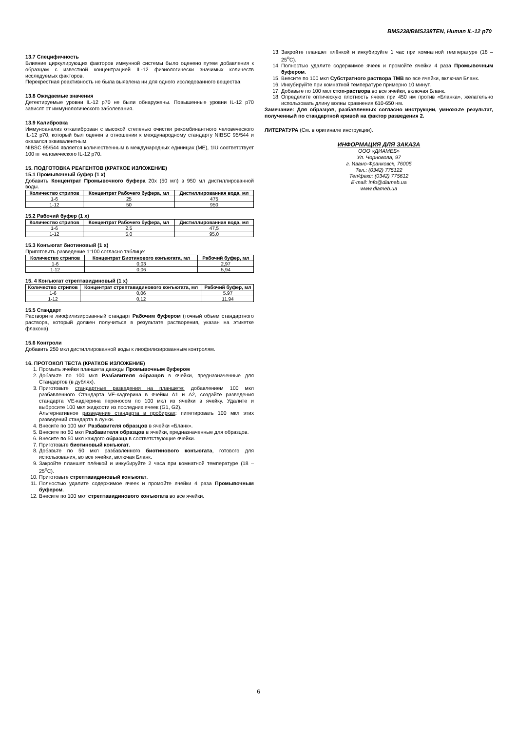BMS238/BMS238TEN, Human IL-12 p70
13.7 Специфичность
Влияние циркулирующих факторов иммунной системы было оценено путем добавления к образцам с известной концентрацией IL-12 физиологически значимых количеств исследуемых факторов.
Перекрестная реактивность не была выявлена ни для одного исследованного вещества.
13.8 Ожидаемые значения
Детектируемые уровни IL-12 p70 не были обнаружены. Повышенные уровни IL-12 p70 зависят от иммунологического заболевания.
13.9 Калибровка
Иммуноанализ откалиброван с высокой степенью очистки рекомбинантного человеческого IL-12 p70, который был оценен в отношении к международному стандарту NIBSC 95/544 и оказался эквивалентным.
NIBSC 95/544 является количественным в международных единицах (МЕ), 1IU соответствует 100 пг человеческого IL-12 p70.
15. ПОДГОТОВКА РЕАГЕНТОВ (КРАТКОЕ ИЗЛОЖЕНИЕ)
15.1 Промывочный буфер (1 х)
Добавить Концентрат Промывочного буфера 20x (50 мл) в 950 мл дистиллированной воды.
| Количество стрипов | Концентрат Рабочего буфера, мл | Дистиллированная вода, мл |
| --- | --- | --- |
| 1-6 | 25 | 475 |
| 1-12 | 50 | 950 |
15.2 Рабочий буфер (1 х)
| Количество стрипов | Концентрат Рабочего буфера, мл | Дистиллированная вода, мл |
| --- | --- | --- |
| 1-6 | 2,5 | 47,5 |
| 1-12 | 5,0 | 95,0 |
15.3 Конъюгат биотиновый (1 х)
Приготовить разведение 1:100 согласно таблице:
| Количество стрипов | Концентрат Биотинового конъюгата, мл | Рабочий буфер, мл |
| --- | --- | --- |
| 1-6 | 0,03 | 2,97 |
| 1-12 | 0,06 | 5,94 |
15. 4 Конъюгат стрептавидиновый (1 х)
| Количество стрипов | Концентрат стрептавидинового конъюгата, мл | Рабочий буфер, мл |
| --- | --- | --- |
| 1-6 | 0,06 | 5.97 |
| 1-12 | 0,12 | 11.94 |
15.5 Стандарт
Растворите лиофилизированный стандарт Рабочим буфером (точный объем стандартного раствора, который должен получиться в результате растворения, указан на этикетке флакона).
15.6 Контроли
Добавить 250 мкл дистиллированной воды к лиофилизированным контролям.
16. ПРОТОКОЛ ТЕСТА (КРАТКОЕ ИЗЛОЖЕНИЕ)
1. Промыть ячейки планшета дважды Промывочным буфером
2. Добавьте по 100 мкл Разбавителя образцов в ячейки, предназначенные для Стандартов (в дублях).
3. Приготовьте стандартные разведения на планшете: добавлением 100 мкл разбавленного Стандарта VE-кадгерина в ячейки A1 и A2, создайте разведения стандарта VE-кадгерина переносом по 100 мкл из ячейки в ячейку. Удалите и выбросите 100 мкл жидкости из последних ячеек (G1, G2).
Альтернативное разведение стандарта в пробирках: пипетировать 100 мкл этих разведений стандарта в лунки.
4. Внесите по 100 мкл Разбавителя образцов в ячейки «Бланк».
5. Внесите по 50 мкл Разбавителя образцов в ячейки, предназначенные для образцов.
6. Внесите по 50 мкл каждого образца в соответствующие ячейки.
7. Приготовьте биотиновый конъюгат.
8. Добавьте по 50 мкл разбавленного биотинового конъюгата, готового для использования, во все ячейки, включая Бланк.
9. Закройте планшет плёнкой и инкубируйте 2 часа при комнатной температуре (18 – 25<sup>o</sup>C).
10. Приготовьте стрептавидиновый конъюгат.
11. Полностью удалите содержимое ячеек и промойте ячейки 4 раза Промывочным буфером.
12. Внесите по 100 мкл стрептавидинового конъюгата во все ячейки.
13. Закройте планшет плёнкой и инкубируйте 1 час при комнатной температуре (18 – 25<sup>o</sup>C).
14. Полностью удалите содержимое ячеек и промойте ячейки 4 раза Промывочным буфером.
15. Внесите по 100 мкл Субстратного раствора ТМВ во все ячейки, включая Бланк.
16. Инкубируйте при комнатной температуре примерно 10 минут.
17. Добавьте по 100 мкл стоп-раствора во все ячейки, включая Бланк.
18. Определите оптическую плотность ячеек при 450 нм против «Бланка», желательно использовать длину волны сравнения 610-650 нм.
Замечание: Для образцов, разбавленных согласно инструкции, умножьте результат, полученный по стандартной кривой на фактор разведения 2.
ЛИТЕРАТУРА (См. в оригинале инструкции).
ИНФОРМАЦИЯ ДЛЯ ЗАКАЗА
ООО «ДИАМЕБ»
Ул. Чорновола, 97
г. Ивано-Франковск, 76005
Тел.: (0342) 775122
Тел/факс: (0342) 775612
E-mail: info@diameb.ua
www.diameb.ua
6